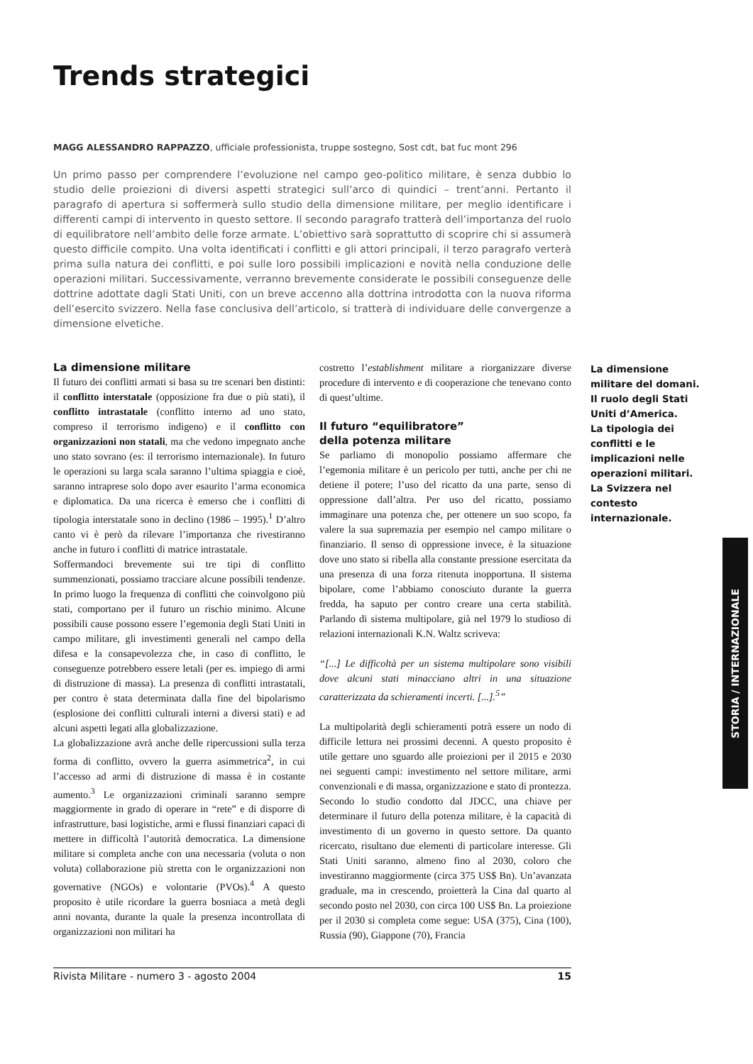Trends strategici
MAGG ALESSANDRO RAPPAZZO, ufficiale professionista, truppe sostegno, Sost cdt, bat fuc mont 296
Un primo passo per comprendere l’evoluzione nel campo geo-politico militare, è senza dubbio lo studio delle proiezioni di diversi aspetti strategici sull’arco di quindici – trent’anni. Pertanto il paragrafo di apertura si soffermerà sullo studio della dimensione militare, per meglio identificare i differenti campi di intervento in questo settore. Il secondo paragrafo tratterà dell’importanza del ruolo di equilibratore nell’ambito delle forze armate. L’obiettivo sarà soprattutto di scoprire chi si assumerà questo difficile compito. Una volta identificati i conflitti e gli attori principali, il terzo paragrafo verterà prima sulla natura dei conflitti, e poi sulle loro possibili implicazioni e novità nella conduzione delle operazioni militari. Successivamente, verranno brevemente considerate le possibili conseguenze delle dottrine adottate dagli Stati Uniti, con un breve accenno alla dottrina introdotta con la nuova riforma dell’esercito svizzero. Nella fase conclusiva dell’articolo, si tratterà di individuare delle convergenze a dimensione elvetiche.
La dimensione militare
Il futuro dei conflitti armati si basa su tre scenari ben distinti: il conflitto interstatale (opposizione fra due o più stati), il conflitto intrastatale (conflitto interno ad uno stato, compreso il terrorismo indigeno) e il conflitto con organizzazioni non statali, ma che vedono impegnato anche uno stato sovrano (es: il terrorismo internazionale). In futuro le operazioni su larga scala saranno l’ultima spiaggia e cioè, saranno intraprese solo dopo aver esaurito l’arma economica e diplomatica. Da una ricerca è emerso che i conflitti di tipologia interstatale sono in declino (1986 – 1995).<sup>1</sup> D’altro canto vi è però da rilevare l’importanza che rivestiranno anche in futuro i conflitti di matrice intrastatale.
Soffermandoci brevemente sui tre tipi di conflitto summenzionati, possiamo tracciare alcune possibili tendenze. In primo luogo la frequenza di conflitti che coinvolgono più stati, comportano per il futuro un rischio minimo. Alcune possibili cause possono essere l’egemonia degli Stati Uniti in campo militare, gli investimenti generali nel campo della difesa e la consapevolezza che, in caso di conflitto, le conseguenze potrebbero essere letali (per es. impiego di armi di distruzione di massa). La presenza di conflitti intrastatali, per contro è stata determinata dalla fine del bipolarismo (esplosione dei conflitti culturali interni a diversi stati) e ad alcuni aspetti legati alla globalizzazione.
La globalizzazione avrà anche delle ripercussioni sulla terza forma di conflitto, ovvero la guerra asimmetrica<sup>2</sup>, in cui l’accesso ad armi di distruzione di massa è in costante aumento.<sup>3</sup> Le organizzazioni criminali saranno sempre maggiormente in grado di operare in “rete” e di disporre di infrastrutture, basi logistiche, armi e flussi finanziari capaci di mettere in difficoltà l’autorità democratica. La dimensione militare si completa anche con una necessaria (voluta o non voluta) collaborazione più stretta con le organizzazioni non governative (NGOs) e volontarie (PVOs).<sup>4</sup> A questo proposito è utile ricordare la guerra bosniaca a metà degli anni novanta, durante la quale la presenza incontrollata di organizzazioni non militari ha
costretto l’establishment militare a riorganizzare diverse procedure di intervento e di cooperazione che tenevano conto di quest’ultime.
Il futuro “equilibratore”
della potenza militare
Se parliamo di monopolio possiamo affermare che l’egemonia militare è un pericolo per tutti, anche per chi ne detiene il potere; l’uso del ricatto da una parte, senso di oppressione dall’altra. Per uso del ricatto, possiamo immaginare una potenza che, per ottenere un suo scopo, fa valere la sua supremazia per esempio nel campo militare o finanziario. Il senso di oppressione invece, è la situazione dove uno stato si ribella alla constante pressione esercitata da una presenza di una forza ritenuta inopportuna. Il sistema bipolare, come l’abbiamo conosciuto durante la guerra fredda, ha saputo per contro creare una certa stabilità. Parlando di sistema multipolare, già nel 1979 lo studioso di relazioni internazionali K.N. Waltz scriveva:
“[...] Le difficoltà per un sistema multipolare sono visibili dove alcuni stati minacciano altri in una situazione caratterizzata da schieramenti incerti. [...].<sup>5</sup>”
La multipolarità degli schieramenti potrà essere un nodo di difficile lettura nei prossimi decenni. A questo proposito è utile gettare uno sguardo alle proiezioni per il 2015 e 2030 nei seguenti campi: investimento nel settore militare, armi convenzionali e di massa, organizzazione e stato di prontezza.
Secondo lo studio condotto dal JDCC, una chiave per determinare il futuro della potenza militare, è la capacità di investimento di un governo in questo settore. Da quanto ricercato, risultano due elementi di particolare interesse. Gli Stati Uniti saranno, almeno fino al 2030, coloro che investiranno maggiormente (circa 375 US$ Bn). Un’avanzata graduale, ma in crescendo, proietterà la Cina dal quarto al secondo posto nel 2030, con circa 100 US$ Bn. La proiezione per il 2030 si completa come segue: USA (375), Cina (100), Russia (90), Giappone (70), Francia
La dimensione militare del domani.
Il ruolo degli Stati Uniti d’America.
La tipologia dei conflitti e le implicazioni nelle operazioni militari.
La Svizzera nel contesto internazionale.
STORIA / INTERNAZIONALE
Rivista Militare - numero 3 - agosto 2004 15